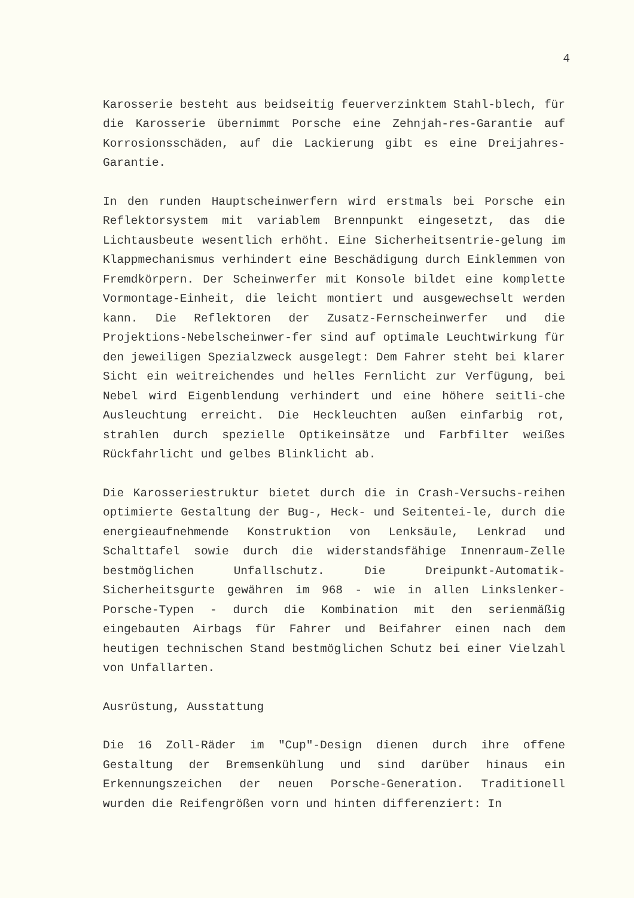4
Karosserie besteht aus beidseitig feuerverzinktem Stahl-blech, für die Karosserie übernimmt Porsche eine Zehnjah-res-Garantie auf Korrosionsschäden, auf die Lackierung gibt es eine Dreijahres-Garantie.
In den runden Hauptscheinwerfern wird erstmals bei Porsche ein Reflektorsystem mit variablem Brennpunkt eingesetzt, das die Lichtausbeute wesentlich erhöht. Eine Sicherheitsentrie-gelung im Klappmechanismus verhindert eine Beschädigung durch Einklemmen von Fremdkörpern. Der Scheinwerfer mit Konsole bildet eine komplette Vormontage-Einheit, die leicht montiert und ausgewechselt werden kann. Die Reflektoren der Zusatz-Fernscheinwerfer und die Projektions-Nebelscheinwer-fer sind auf optimale Leuchtwirkung für den jeweiligen Spezialzweck ausgelegt: Dem Fahrer steht bei klarer Sicht ein weitreichendes und helles Fernlicht zur Verfügung, bei Nebel wird Eigenblendung verhindert und eine höhere seitli-che Ausleuchtung erreicht. Die Heckleuchten außen einfarbig rot, strahlen durch spezielle Optikeinsätze und Farbfilter weißes Rückfahrlicht und gelbes Blinklicht ab.
Die Karosseriestruktur bietet durch die in Crash-Versuchs-reihen optimierte Gestaltung der Bug-, Heck- und Seitentei-le, durch die energieaufnehmende Konstruktion von Lenksäule, Lenkrad und Schalttafel sowie durch die widerstandsfähige Innenraum-Zelle bestmöglichen Unfallschutz. Die Dreipunkt-Automatik-Sicherheitsgurte gewähren im 968 - wie in allen Linkslenker-Porsche-Typen - durch die Kombination mit den serienmäßig eingebauten Airbags für Fahrer und Beifahrer einen nach dem heutigen technischen Stand bestmöglichen Schutz bei einer Vielzahl von Unfallarten.
Ausrüstung, Ausstattung
Die 16 Zoll-Räder im "Cup"-Design dienen durch ihre offene Gestaltung der Bremsenkühlung und sind darüber hinaus ein Erkennungszeichen der neuen Porsche-Generation. Traditionell wurden die Reifengrößen vorn und hinten differenziert: In